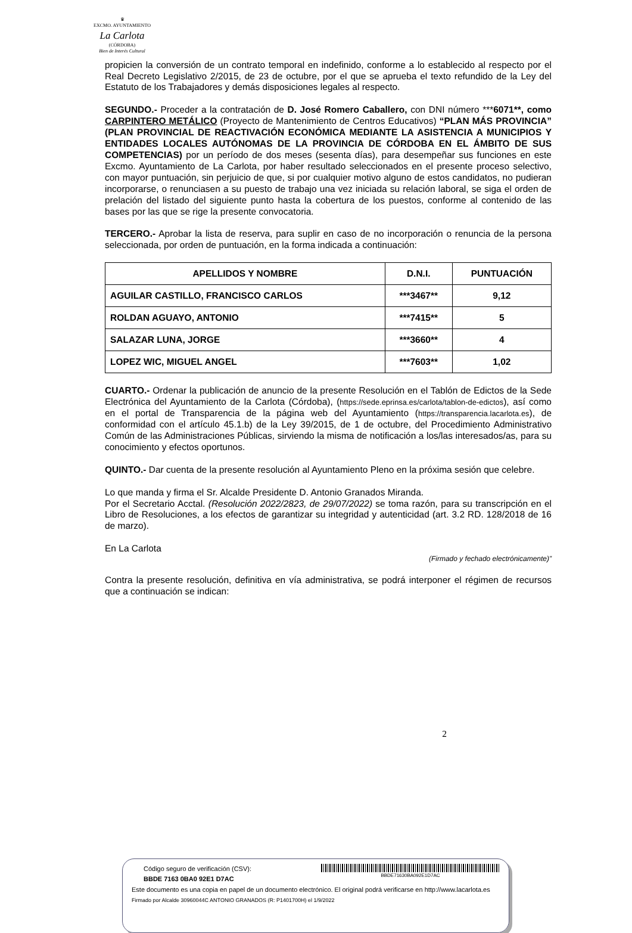♛
EXCMO. AYUNTAMIENTO
La Carlota
(CÓRDOBA)
Bien de Interés Cultural
propicien la conversión de un contrato temporal en indefinido, conforme a lo establecido al respecto por el Real Decreto Legislativo 2/2015, de 23 de octubre, por el que se aprueba el texto refundido de la Ley del Estatuto de los Trabajadores y demás disposiciones legales al respecto.
SEGUNDO.- Proceder a la contratación de D. José Romero Caballero, con DNI número ***6071**, como CARPINTERO METÁLICO (Proyecto de Mantenimiento de Centros Educativos) “PLAN MÁS PROVINCIA” (PLAN PROVINCIAL DE REACTIVACIÓN ECONÓMICA MEDIANTE LA ASISTENCIA A MUNICIPIOS Y ENTIDADES LOCALES AUTÓNOMAS DE LA PROVINCIA DE CÓRDOBA EN EL ÁMBITO DE SUS COMPETENCIAS) por un período de dos meses (sesenta días), para desempeñar sus funciones en este Excmo. Ayuntamiento de La Carlota, por haber resultado seleccionados en el presente proceso selectivo, con mayor puntuación, sin perjuicio de que, si por cualquier motivo alguno de estos candidatos, no pudieran incorporarse, o renunciasen a su puesto de trabajo una vez iniciada su relación laboral, se siga el orden de prelación del listado del siguiente punto hasta la cobertura de los puestos, conforme al contenido de las bases por las que se rige la presente convocatoria.
TERCERO.- Aprobar la lista de reserva, para suplir en caso de no incorporación o renuncia de la persona seleccionada, por orden de puntuación, en la forma indicada a continuación:
| APELLIDOS Y NOMBRE | D.N.I. | PUNTUACIÓN |
| --- | --- | --- |
| AGUILAR CASTILLO, FRANCISCO CARLOS | ***3467** | 9,12 |
| ROLDAN AGUAYO, ANTONIO | ***7415** | 5 |
| SALAZAR LUNA, JORGE | ***3660** | 4 |
| LOPEZ WIC, MIGUEL ANGEL | ***7603** | 1,02 |
CUARTO.- Ordenar la publicación de anuncio de la presente Resolución en el Tablón de Edictos de la Sede Electrónica del Ayuntamiento de la Carlota (Córdoba), (https://sede.eprinsa.es/carlota/tablon-de-edictos), así como en el portal de Transparencia de la página web del Ayuntamiento (https://transparencia.lacarlota.es), de conformidad con el artículo 45.1.b) de la Ley 39/2015, de 1 de octubre, del Procedimiento Administrativo Común de las Administraciones Públicas, sirviendo la misma de notificación a los/las interesados/as, para su conocimiento y efectos oportunos.
QUINTO.- Dar cuenta de la presente resolución al Ayuntamiento Pleno en la próxima sesión que celebre.
Lo que manda y firma el Sr. Alcalde Presidente D. Antonio Granados Miranda.
Por el Secretario Acctal. (Resolución 2022/2823, de 29/07/2022) se toma razón, para su transcripción en el Libro de Resoluciones, a los efectos de garantizar su integridad y autenticidad (art. 3.2 RD. 128/2018 de 16 de marzo).
En La Carlota
(Firmado y fechado electrónicamente)”
Contra la presente resolución, definitiva en vía administrativa, se podrá interponer el régimen de recursos que a continuación se indican:
2
Código seguro de verificación (CSV):
BBDE 7163 0BA0 92E1 D7AC
BBDE71630BA092E1D7AC
Este documento es una copia en papel de un documento electrónico. El original podrá verificarse en http://www.lacarlota.es
Firmado por Alcalde 30960044C ANTONIO GRANADOS (R: P1401700H) el 1/9/2022